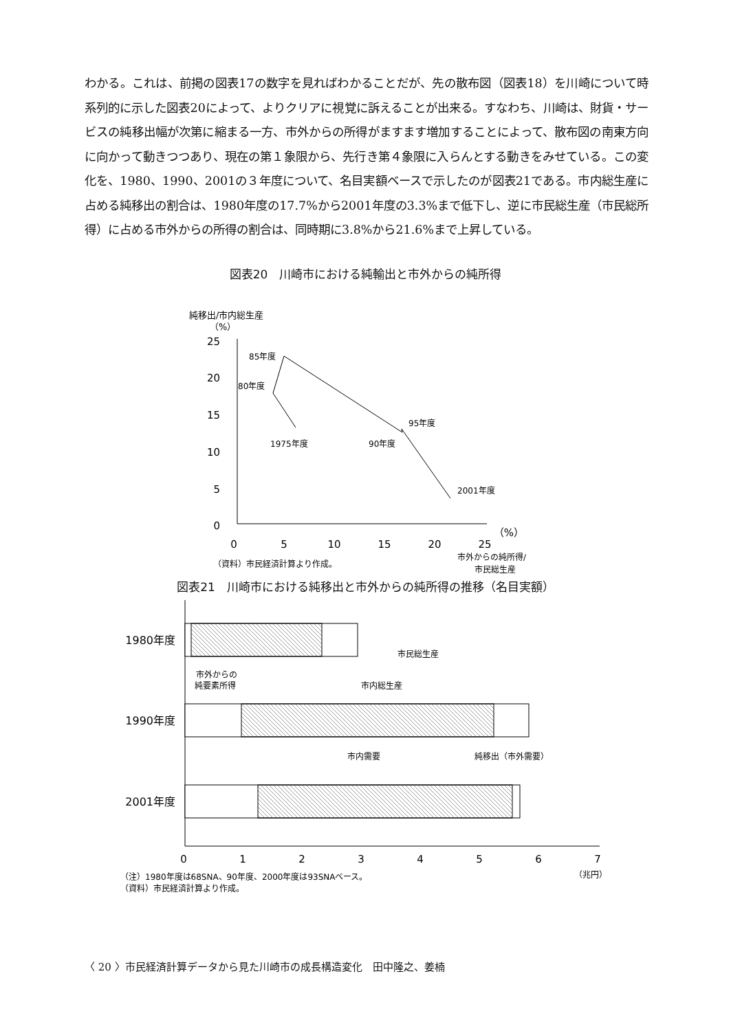わかる。これは、前掲の図表17の数字を見ればわかることだが、先の散布図（図表18）を川崎について時系列的に示した図表20によって、よりクリアに視覚に訴えることが出来る。すなわち、川崎は、財貨・サービスの純移出幅が次第に縮まる一方、市外からの所得がますます増加することによって、散布図の南東方向に向かって動きつつあり、現在の第１象限から、先行き第４象限に入らんとする動きをみせている。この変化を、1980、1990、2001の３年度について、名目実額ベースで示したのが図表21である。市内総生産に占める純移出の割合は、1980年度の17.7%から2001年度の3.3%まで低下し、逆に市民総生産（市民総所得）に占める市外からの所得の割合は、同時期に3.8%から21.6%まで上昇している。
図表20　川崎市における純輸出と市外からの純所得
純移出/市内総生産
（%）
25
20
15
10
5
0
0
5
10
15
20
25
（%）
1975年度
80年度
85年度
90年度
95年度
2001年度
（資料）市民経済計算より作成。
市外からの純所得/
市民総生産
図表21　川崎市における純移出と市外からの純所得の推移（名目実額）
1980年度
1990年度
2001年度
市民総生産
市外からの
純要素所得
市内総生産
市内需要
純移出（市外需要）
0
1
2
3
4
5
6
7
（兆円）
（注）1980年度は68SNA、90年度、2000年度は93SNAベース。
（資料）市民経済計算より作成。
〈 20 〉市民経済計算データから見た川崎市の成長構造変化　田中隆之、姜楠